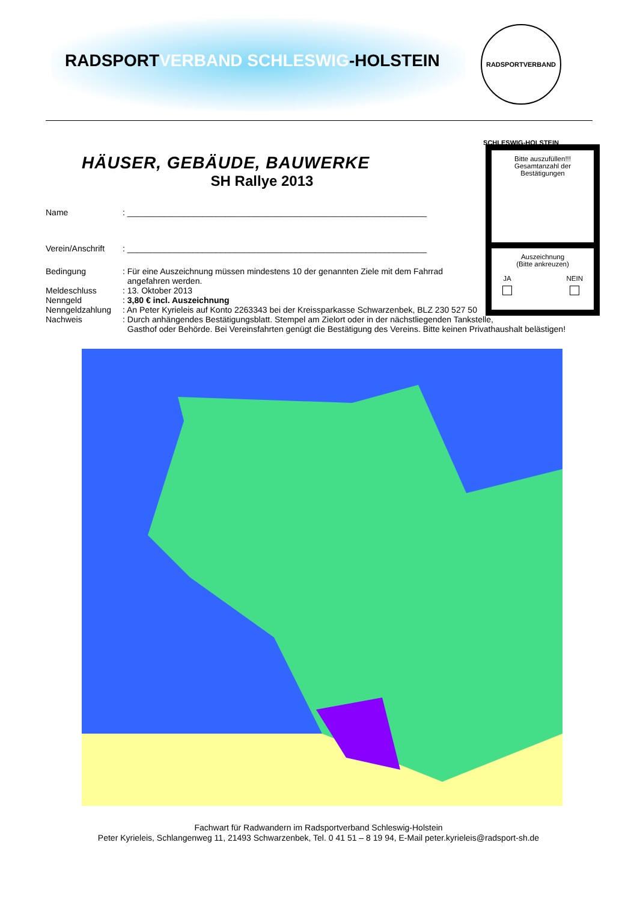RADSPORTVERBAND SCHLESWIG-HOLSTEIN
RADSPORTVERBAND SCHLESWIG-HOLSTEIN
HÄUSER, GEBÄUDE, BAUWERKE
SH Rallye 2013
Name : ________________________________________________________________
Verein/Anschrift
: ________________________________________________________________
Bedingung : Für eine Auszeichnung müssen mindestens 10 der genannten Ziele mit dem Fahrrad
angefahren werden.
Meldeschluss : 13. Oktober 2013
Nenngeld : 3,80 € incl. Auszeichnung
Nenngeldzahlung : An Peter Kyrieleis auf Konto 2263343 bei der Kreissparkasse Schwarzenbek, BLZ 230 527 50
Nachweis : Durch anhängendes Bestätigungsblatt. Stempel am Zielort oder in der nächstliegenden Tankstelle,
Gasthof oder Behörde. Bei Vereinsfahrten genügt die Bestätigung des Vereins. Bitte keinen Privathaushalt belästigen!
Bitte auszufüllen!!!
Gesamtanzahl der
Bestätigungen
Auszeichnung
(Bitte ankreuzen)
JA
NEIN
Fachwart für Radwandern im Radsportverband Schleswig-Holstein
Peter Kyrieleis, Schlangenweg 11, 21493 Schwarzenbek, Tel. 0 41 51 – 8 19 94, E-Mail peter.kyrieleis@radsport-sh.de